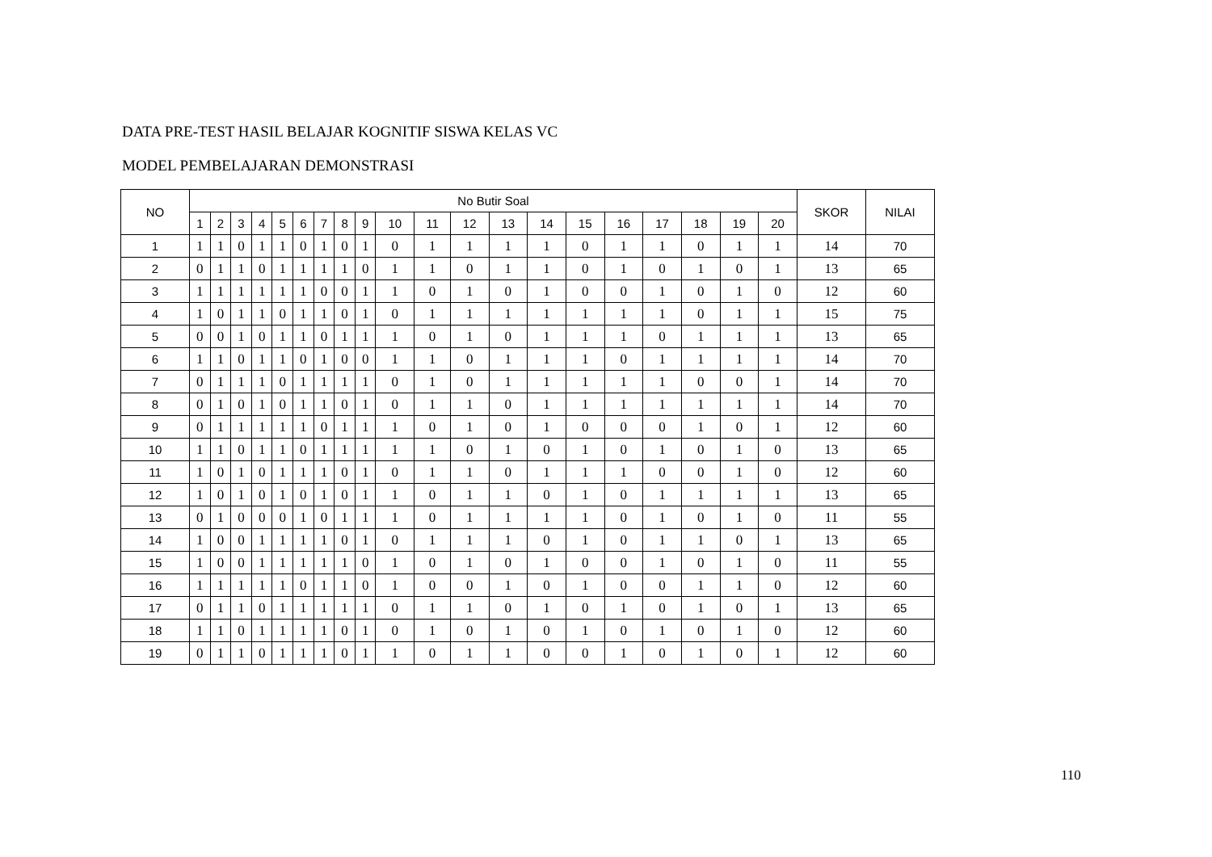DATA PRE-TEST HASIL BELAJAR KOGNITIF SISWA KELAS VC
MODEL PEMBELAJARAN DEMONSTRASI
| NO | No Butir Soal | | | | | | | | | | | | | | | | | | | | SKOR | NILAI |
| --- | --- | --- | --- | --- | --- | --- | --- | --- | --- | --- | --- | --- | --- | --- | --- | --- | --- | --- | --- | --- | --- | --- |
| | 1 | 2 | 3 | 4 | 5 | 6 | 7 | 8 | 9 | 10 | 11 | 12 | 13 | 14 | 15 | 16 | 17 | 18 | 19 | 20 | | |
| 1 | 1 | 1 | 0 | 1 | 1 | 0 | 1 | 0 | 1 | 0 | 1 | 1 | 1 | 1 | 0 | 1 | 1 | 0 | 1 | 1 | 14 | 70 |
| 2 | 0 | 1 | 1 | 0 | 1 | 1 | 1 | 1 | 0 | 1 | 1 | 0 | 1 | 1 | 0 | 1 | 0 | 1 | 0 | 1 | 13 | 65 |
| 3 | 1 | 1 | 1 | 1 | 1 | 1 | 0 | 0 | 1 | 1 | 0 | 1 | 0 | 1 | 0 | 0 | 1 | 0 | 1 | 0 | 12 | 60 |
| 4 | 1 | 0 | 1 | 1 | 0 | 1 | 1 | 0 | 1 | 0 | 1 | 1 | 1 | 1 | 1 | 1 | 1 | 0 | 1 | 1 | 15 | 75 |
| 5 | 0 | 0 | 1 | 0 | 1 | 1 | 0 | 1 | 1 | 1 | 0 | 1 | 0 | 1 | 1 | 1 | 0 | 1 | 1 | 1 | 13 | 65 |
| 6 | 1 | 1 | 0 | 1 | 1 | 0 | 1 | 0 | 0 | 1 | 1 | 0 | 1 | 1 | 1 | 0 | 1 | 1 | 1 | 1 | 14 | 70 |
| 7 | 0 | 1 | 1 | 1 | 0 | 1 | 1 | 1 | 1 | 0 | 1 | 0 | 1 | 1 | 1 | 1 | 1 | 0 | 0 | 1 | 14 | 70 |
| 8 | 0 | 1 | 0 | 1 | 0 | 1 | 1 | 0 | 1 | 0 | 1 | 1 | 0 | 1 | 1 | 1 | 1 | 1 | 1 | 1 | 14 | 70 |
| 9 | 0 | 1 | 1 | 1 | 1 | 1 | 0 | 1 | 1 | 1 | 0 | 1 | 0 | 1 | 0 | 0 | 0 | 1 | 0 | 1 | 12 | 60 |
| 10 | 1 | 1 | 0 | 1 | 1 | 0 | 1 | 1 | 1 | 1 | 1 | 0 | 1 | 0 | 1 | 0 | 1 | 0 | 1 | 0 | 13 | 65 |
| 11 | 1 | 0 | 1 | 0 | 1 | 1 | 1 | 0 | 1 | 0 | 1 | 1 | 0 | 1 | 1 | 1 | 0 | 0 | 1 | 0 | 12 | 60 |
| 12 | 1 | 0 | 1 | 0 | 1 | 0 | 1 | 0 | 1 | 1 | 0 | 1 | 1 | 0 | 1 | 0 | 1 | 1 | 1 | 1 | 13 | 65 |
| 13 | 0 | 1 | 0 | 0 | 0 | 1 | 0 | 1 | 1 | 1 | 0 | 1 | 1 | 1 | 1 | 0 | 1 | 0 | 1 | 0 | 11 | 55 |
| 14 | 1 | 0 | 0 | 1 | 1 | 1 | 1 | 0 | 1 | 0 | 1 | 1 | 1 | 0 | 1 | 0 | 1 | 1 | 0 | 1 | 13 | 65 |
| 15 | 1 | 0 | 0 | 1 | 1 | 1 | 1 | 1 | 0 | 1 | 0 | 1 | 0 | 1 | 0 | 0 | 1 | 0 | 1 | 0 | 11 | 55 |
| 16 | 1 | 1 | 1 | 1 | 1 | 0 | 1 | 1 | 0 | 1 | 0 | 0 | 1 | 0 | 1 | 0 | 0 | 1 | 1 | 0 | 12 | 60 |
| 17 | 0 | 1 | 1 | 0 | 1 | 1 | 1 | 1 | 1 | 0 | 1 | 1 | 0 | 1 | 0 | 1 | 0 | 1 | 0 | 1 | 13 | 65 |
| 18 | 1 | 1 | 0 | 1 | 1 | 1 | 1 | 0 | 1 | 0 | 1 | 0 | 1 | 0 | 1 | 0 | 1 | 0 | 1 | 0 | 12 | 60 |
| 19 | 0 | 1 | 1 | 0 | 1 | 1 | 1 | 0 | 1 | 1 | 0 | 1 | 1 | 0 | 0 | 1 | 0 | 1 | 0 | 1 | 12 | 60 |
110